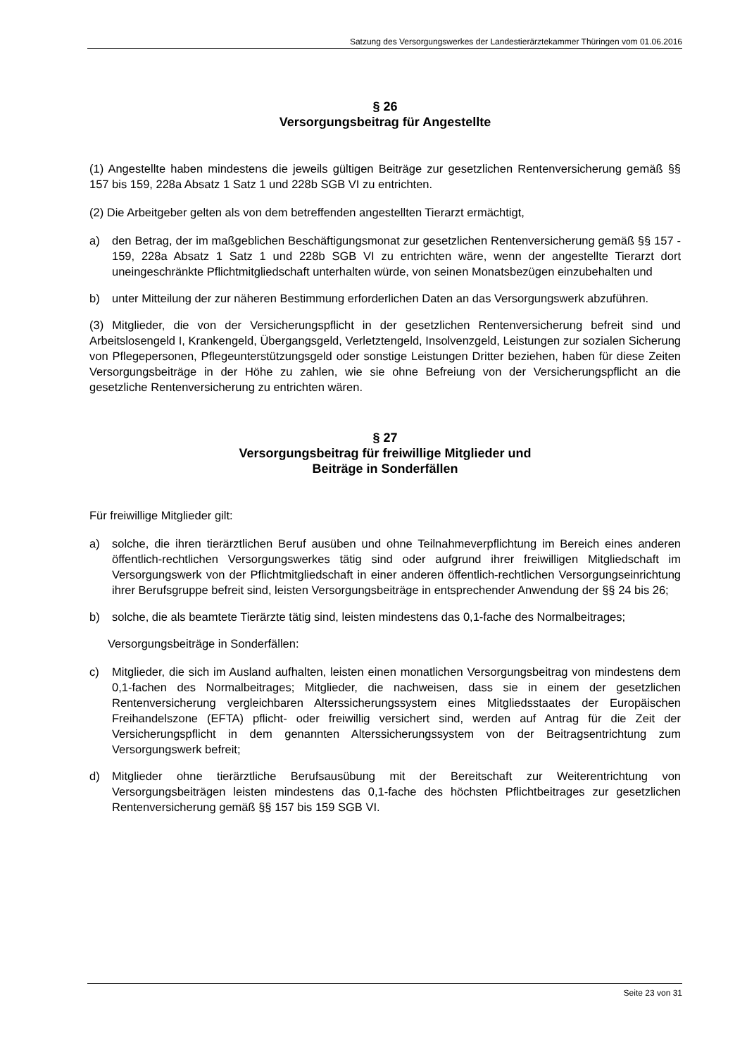Satzung des Versorgungswerkes der Landestierärztekammer Thüringen vom 01.06.2016
§ 26
Versorgungsbeitrag für Angestellte
(1) Angestellte haben mindestens die jeweils gültigen Beiträge zur gesetzlichen Rentenversicherung gemäß §§ 157 bis 159, 228a Absatz 1 Satz 1 und 228b SGB VI zu entrichten.
(2) Die Arbeitgeber gelten als von dem betreffenden angestellten Tierarzt ermächtigt,
a) den Betrag, der im maßgeblichen Beschäftigungsmonat zur gesetzlichen Rentenversicherung gemäß §§ 157 - 159, 228a Absatz 1 Satz 1 und 228b SGB VI zu entrichten wäre, wenn der angestellte Tierarzt dort uneingeschränkte Pflichtmitgliedschaft unterhalten würde, von seinen Monatsbezügen einzubehalten und
b) unter Mitteilung der zur näheren Bestimmung erforderlichen Daten an das Versorgungswerk abzuführen.
(3) Mitglieder, die von der Versicherungspflicht in der gesetzlichen Rentenversicherung befreit sind und Arbeitslosengeld I, Krankengeld, Übergangsgeld, Verletztengeld, Insolvenzgeld, Leistungen zur sozialen Sicherung von Pflegepersonen, Pflegeunterstützungsgeld oder sonstige Leistungen Dritter beziehen, haben für diese Zeiten Versorgungsbeiträge in der Höhe zu zahlen, wie sie ohne Befreiung von der Versicherungspflicht an die gesetzliche Rentenversicherung zu entrichten wären.
§ 27
Versorgungsbeitrag für freiwillige Mitglieder und
Beiträge in Sonderfällen
Für freiwillige Mitglieder gilt:
a) solche, die ihren tierärztlichen Beruf ausüben und ohne Teilnahmeverpflichtung im Bereich eines anderen öffentlich-rechtlichen Versorgungswerkes tätig sind oder aufgrund ihrer freiwilligen Mitgliedschaft im Versorgungswerk von der Pflichtmitgliedschaft in einer anderen öffentlich-rechtlichen Versorgungseinrichtung ihrer Berufsgruppe befreit sind, leisten Versorgungsbeiträge in entsprechender Anwendung der §§ 24 bis 26;
b) solche, die als beamtete Tierärzte tätig sind, leisten mindestens das 0,1-fache des Normalbeitrages;
Versorgungsbeiträge in Sonderfällen:
c) Mitglieder, die sich im Ausland aufhalten, leisten einen monatlichen Versorgungsbeitrag von mindestens dem 0,1-fachen des Normalbeitrages; Mitglieder, die nachweisen, dass sie in einem der gesetzlichen Rentenversicherung vergleichbaren Alterssicherungssystem eines Mitgliedsstaates der Europäischen Freihandelszone (EFTA) pflicht- oder freiwillig versichert sind, werden auf Antrag für die Zeit der Versicherungspflicht in dem genannten Alterssicherungssystem von der Beitragsentrichtung zum Versorgungswerk befreit;
d) Mitglieder ohne tierärztliche Berufsausübung mit der Bereitschaft zur Weiterentrichtung von Versorgungsbeiträgen leisten mindestens das 0,1-fache des höchsten Pflichtbeitrages zur gesetzlichen Rentenversicherung gemäß §§ 157 bis 159 SGB VI.
Seite 23 von 31